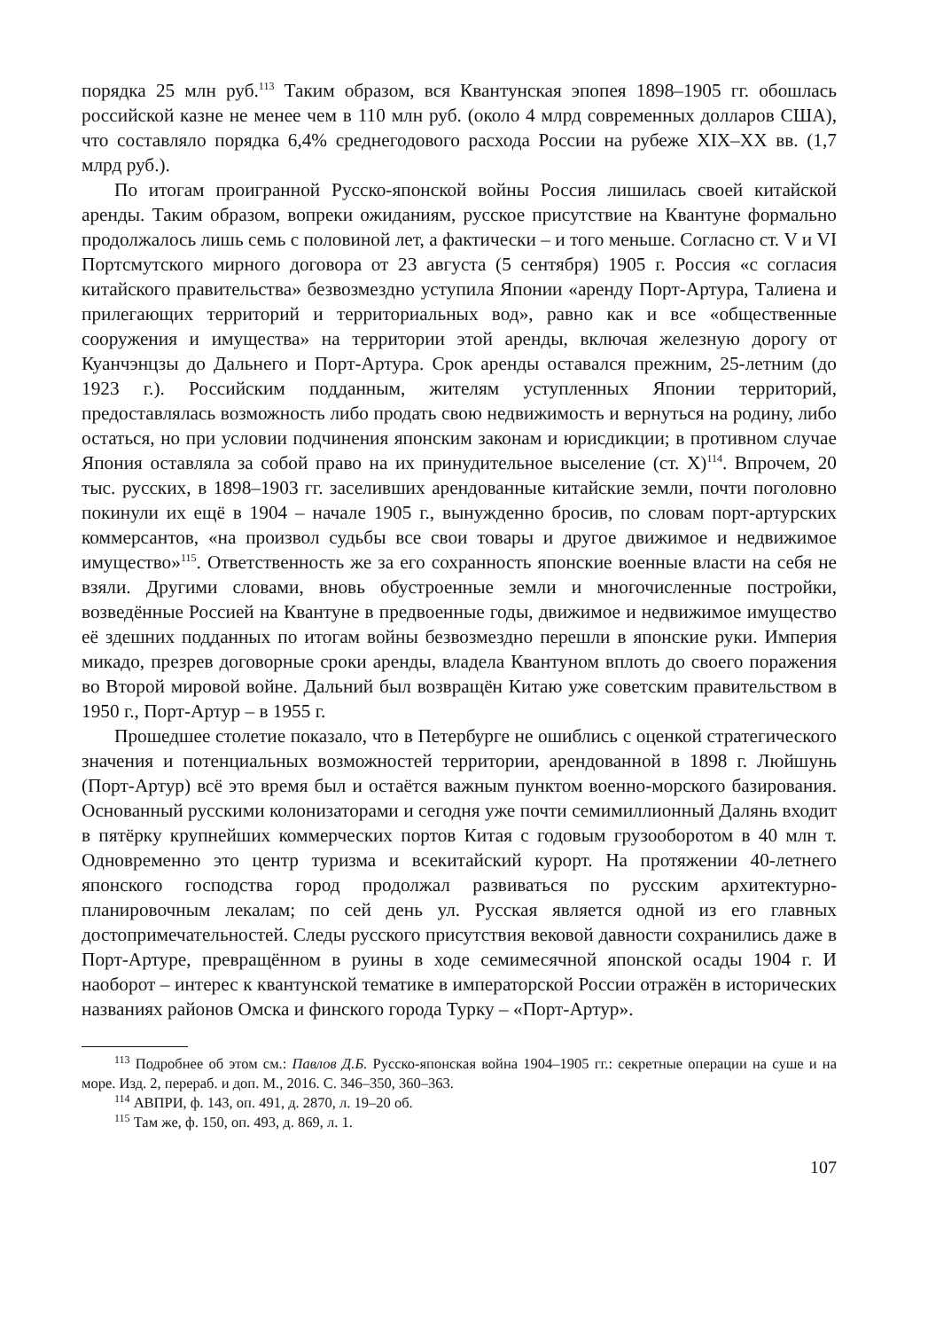порядка 25 млн руб.<sup>113</sup> Таким образом, вся Квантунская эпопея 1898–1905 гг. обошлась российской казне не менее чем в 110 млн руб. (около 4 млрд современных долларов США), что составляло порядка 6,4% среднегодового расхода России на рубеже XIX–XX вв. (1,7 млрд руб.).
По итогам проигранной Русско-японской войны Россия лишилась своей китайской аренды. Таким образом, вопреки ожиданиям, русское присутствие на Квантуне формально продолжалось лишь семь с половиной лет, а фактически – и того меньше. Согласно ст. V и VI Портсмутского мирного договора от 23 августа (5 сентября) 1905 г. Россия «с согласия китайского правительства» безвозмездно уступила Японии «аренду Порт-Артура, Талиена и прилегающих территорий и территориальных вод», равно как и все «общественные сооружения и имущества» на территории этой аренды, включая железную дорогу от Куанчэнцзы до Дальнего и Порт-Артура. Срок аренды оставался прежним, 25-летним (до 1923 г.). Российским подданным, жителям уступленных Японии территорий, предоставлялась возможность либо продать свою недвижимость и вернуться на родину, либо остаться, но при условии подчинения японским законам и юрисдикции; в противном случае Япония оставляла за собой право на их принудительное выселение (ст. X)<sup>114</sup>. Впрочем, 20 тыс. русских, в 1898–1903 гг. заселивших арендованные китайские земли, почти поголовно покинули их ещё в 1904 – начале 1905 г., вынужденно бросив, по словам порт-артурских коммерсантов, «на произвол судьбы все свои товары и другое движимое и недвижимое имущество»<sup>115</sup>. Ответственность же за его сохранность японские военные власти на себя не взяли. Другими словами, вновь обустроенные земли и многочисленные постройки, возведённые Россией на Квантуне в предвоенные годы, движимое и недвижимое имущество её здешних подданных по итогам войны безвозмездно перешли в японские руки. Империя микадо, презрев договорные сроки аренды, владела Квантуном вплоть до своего поражения во Второй мировой войне. Дальний был возвращён Китаю уже советским правительством в 1950 г., Порт-Артур – в 1955 г.
Прошедшее столетие показало, что в Петербурге не ошиблись с оценкой стратегического значения и потенциальных возможностей территории, арендованной в 1898 г. Люйшунь (Порт-Артур) всё это время был и остаётся важным пунктом военно-морского базирования. Основанный русскими колонизаторами и сегодня уже почти семимиллионный Далянь входит в пятёрку крупнейших коммерческих портов Китая с годовым грузооборотом в 40 млн т. Одновременно это центр туризма и всекитайский курорт. На протяжении 40-летнего японского господства город продолжал развиваться по русским архитектурно-планировочным лекалам; по сей день ул. Русская является одной из его главных достопримечательностей. Следы русского присутствия вековой давности сохранились даже в Порт-Артуре, превращённом в руины в ходе семимесячной японской осады 1904 г. И наоборот – интерес к квантунской тематике в императорской России отражён в исторических названиях районов Омска и финского города Турку – «Порт-Артур».
<sup>113</sup> Подробнее об этом см.: Павлов Д.Б. Русско-японская война 1904–1905 гг.: секретные операции на суше и на море. Изд. 2, перераб. и доп. М., 2016. С. 346–350, 360–363.
<sup>114</sup> АВПРИ, ф. 143, оп. 491, д. 2870, л. 19–20 об.
<sup>115</sup> Там же, ф. 150, оп. 493, д. 869, л. 1.
107